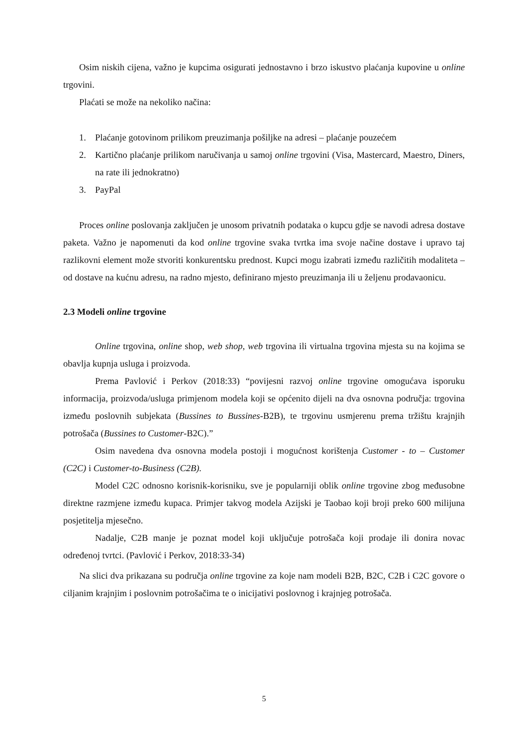Osim niskih cijena, važno je kupcima osigurati jednostavno i brzo iskustvo plaćanja kupovine u online trgovini.
Plaćati se može na nekoliko načina:
1. Plaćanje gotovinom prilikom preuzimanja pošiljke na adresi – plaćanje pouzećem
2. Kartično plaćanje prilikom naručivanja u samoj online trgovini (Visa, Mastercard, Maestro, Diners, na rate ili jednokratno)
3. PayPal
Proces online poslovanja zaključen je unosom privatnih podataka o kupcu gdje se navodi adresa dostave paketa. Važno je napomenuti da kod online trgovine svaka tvrtka ima svoje načine dostave i upravo taj razlikovni element može stvoriti konkurentsku prednost. Kupci mogu izabrati između različitih modaliteta – od dostave na kućnu adresu, na radno mjesto, definirano mjesto preuzimanja ili u željenu prodavaonicu.
2.3 Modeli online trgovine
Online trgovina, online shop, web shop, web trgovina ili virtualna trgovina mjesta su na kojima se obavlja kupnja usluga i proizvoda.
Prema Pavlović i Perkov (2018:33) “povijesni razvoj online trgovine omogućava isporuku informacija, proizvoda/usluga primjenom modela koji se općenito dijeli na dva osnovna područja: trgovina između poslovnih subjekata (Bussines to Bussines-B2B), te trgovinu usmjerenu prema tržištu krajnjih potrošača (Bussines to Customer-B2C).”
Osim navedena dva osnovna modela postoji i mogućnost korištenja Customer - to – Customer (C2C) i Customer-to-Business (C2B).
Model C2C odnosno korisnik-korisniku, sve je popularniji oblik online trgovine zbog međusobne direktne razmjene između kupaca. Primjer takvog modela Azijski je Taobao koji broji preko 600 milijuna posjetitelja mjesečno.
Nadalje, C2B manje je poznat model koji uključuje potrošača koji prodaje ili donira novac određenoj tvrtci. (Pavlović i Perkov, 2018:33-34)
Na slici dva prikazana su područja online trgovine za koje nam modeli B2B, B2C, C2B i C2C govore o ciljanim krajnjim i poslovnim potrošačima te o inicijativi poslovnog i krajnjeg potrošača.
5